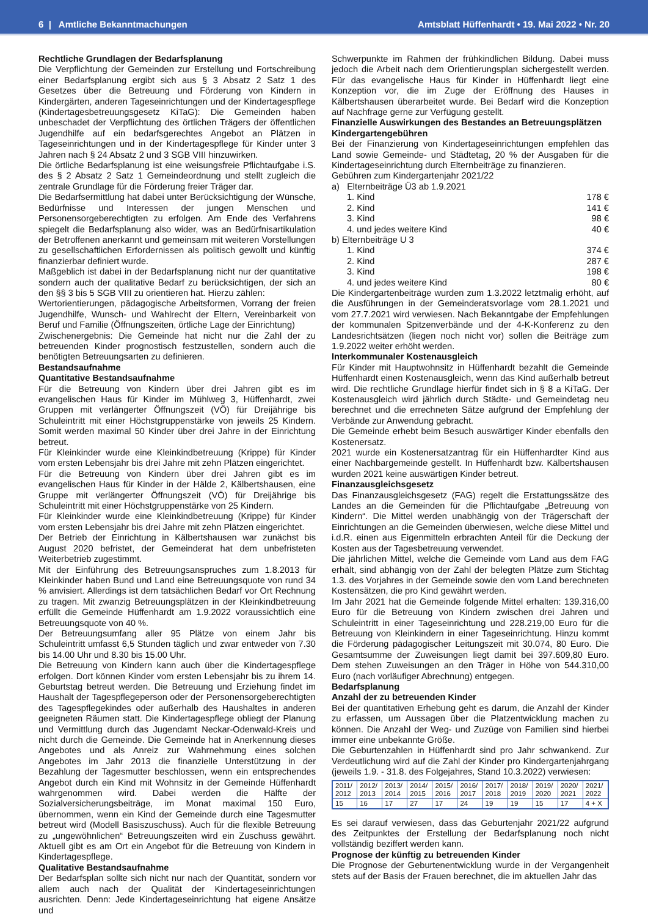6 | Amtliche Bekanntmachungen Amtsblatt Hüffenhardt • 19. Mai 2022 • Nr. 20
Rechtliche Grundlagen der Bedarfsplanung
Die Verpflichtung der Gemeinden zur Erstellung und Fortschreibung einer Bedarfsplanung ergibt sich aus § 3 Absatz 2 Satz 1 des Gesetzes über die Betreuung und Förderung von Kindern in Kindergärten, anderen Tageseinrichtungen und der Kindertagespflege (Kindertagesbetreuungsgesetz KiTaG): Die Gemeinden haben unbeschadet der Verpflichtung des örtlichen Trägers der öffentlichen Jugendhilfe auf ein bedarfsgerechtes Angebot an Plätzen in Tageseinrichtungen und in der Kindertagespflege für Kinder unter 3 Jahren nach § 24 Absatz 2 und 3 SGB VIII hinzuwirken.
Die örtliche Bedarfsplanung ist eine weisungsfreie Pflichtaufgabe i.S. des § 2 Absatz 2 Satz 1 Gemeindeordnung und stellt zugleich die zentrale Grundlage für die Förderung freier Träger dar.
Die Bedarfsermittlung hat dabei unter Berücksichtigung der Wünsche, Bedürfnisse und Interessen der jungen Menschen und Personensorgeberechtigten zu erfolgen. Am Ende des Verfahrens spiegelt die Bedarfsplanung also wider, was an Bedürfnisartikulation der Betroffenen anerkannt und gemeinsam mit weiteren Vorstellungen zu gesellschaftlichen Erfordernissen als politisch gewollt und künftig finanzierbar definiert wurde.
Maßgeblich ist dabei in der Bedarfsplanung nicht nur der quantitative sondern auch der qualitative Bedarf zu berücksichtigen, der sich an den §§ 3 bis 5 SGB VIII zu orientieren hat. Hierzu zählen:
Wertorientierungen, pädagogische Arbeitsformen, Vorrang der freien Jugendhilfe, Wunsch- und Wahlrecht der Eltern, Vereinbarkeit von Beruf und Familie (Öffnungszeiten, örtliche Lage der Einrichtung)
Zwischenergebnis: Die Gemeinde hat nicht nur die Zahl der zu betreuenden Kinder prognostisch festzustellen, sondern auch die benötigten Betreuungsarten zu definieren.
Bestandsaufnahme
Quantitative Bestandsaufnahme
Für die Betreuung von Kindern über drei Jahren gibt es im evangelischen Haus für Kinder im Mühlweg 3, Hüffenhardt, zwei Gruppen mit verlängerter Öffnungszeit (VÖ) für Dreijährige bis Schuleintritt mit einer Höchstgruppenstärke von jeweils 25 Kindern. Somit werden maximal 50 Kinder über drei Jahre in der Einrichtung betreut.
Für Kleinkinder wurde eine Kleinkindbetreuung (Krippe) für Kinder vom ersten Lebensjahr bis drei Jahre mit zehn Plätzen eingerichtet.
Für die Betreuung von Kindern über drei Jahren gibt es im evangelischen Haus für Kinder in der Hälde 2, Kälbertshausen, eine Gruppe mit verlängerter Öffnungszeit (VÖ) für Dreijährige bis Schuleintritt mit einer Höchstgruppenstärke von 25 Kindern.
Für Kleinkinder wurde eine Kleinkindbetreuung (Krippe) für Kinder vom ersten Lebensjahr bis drei Jahre mit zehn Plätzen eingerichtet.
Der Betrieb der Einrichtung in Kälbertshausen war zunächst bis August 2020 befristet, der Gemeinderat hat dem unbefristeten Weiterbetrieb zugestimmt.
Mit der Einführung des Betreuungsanspruches zum 1.8.2013 für Kleinkinder haben Bund und Land eine Betreuungsquote von rund 34 % anvisiert. Allerdings ist dem tatsächlichen Bedarf vor Ort Rechnung zu tragen. Mit zwanzig Betreuungsplätzen in der Kleinkindbetreuung erfüllt die Gemeinde Hüffenhardt am 1.9.2022 voraussichtlich eine Betreuungsquote von 40 %.
Der Betreuungsumfang aller 95 Plätze von einem Jahr bis Schuleintritt umfasst 6,5 Stunden täglich und zwar entweder von 7.30 bis 14.00 Uhr und 8.30 bis 15.00 Uhr.
Die Betreuung von Kindern kann auch über die Kindertagespflege erfolgen. Dort können Kinder vom ersten Lebensjahr bis zu ihrem 14. Geburtstag betreut werden. Die Betreuung und Erziehung findet im Haushalt der Tagespflegeperson oder der Personensorgeberechtigten des Tagespflegekindes oder außerhalb des Haushaltes in anderen geeigneten Räumen statt. Die Kindertagespflege obliegt der Planung und Vermittlung durch das Jugendamt Neckar-Odenwald-Kreis und nicht durch die Gemeinde. Die Gemeinde hat in Anerkennung dieses Angebotes und als Anreiz zur Wahrnehmung eines solchen Angebotes im Jahr 2013 die finanzielle Unterstützung in der Bezahlung der Tagesmutter beschlossen, wenn ein entsprechendes Angebot durch ein Kind mit Wohnsitz in der Gemeinde Hüffenhardt wahrgenommen wird. Dabei werden die Hälfte der Sozialversicherungsbeiträge, im Monat maximal 150 Euro, übernommen, wenn ein Kind der Gemeinde durch eine Tagesmutter betreut wird (Modell Basiszuschuss). Auch für die flexible Betreuung zu „ungewöhnlichen“ Betreuungszeiten wird ein Zuschuss gewährt. Aktuell gibt es am Ort ein Angebot für die Betreuung von Kindern in Kindertagespflege.
Qualitative Bestandsaufnahme
Der Bedarfsplan sollte sich nicht nur nach der Quantität, sondern vor allem auch nach der Qualität der Kindertageseinrichtungen ausrichten. Denn: Jede Kindertageseinrichtung hat eigene Ansätze und
Schwerpunkte im Rahmen der frühkindlichen Bildung. Dabei muss jedoch die Arbeit nach dem Orientierungsplan sichergestellt werden. Für das evangelische Haus für Kinder in Hüffenhardt liegt eine Konzeption vor, die im Zuge der Eröffnung des Hauses in Kälbertshausen überarbeitet wurde. Bei Bedarf wird die Konzeption auf Nachfrage gerne zur Verfügung gestellt.
Finanzielle Auswirkungen des Bestandes an Betreuungsplätzen
Kindergartengebühren
Bei der Finanzierung von Kindertageseinrichtungen empfehlen das Land sowie Gemeinde- und Städtetag, 20 % der Ausgaben für die Kindertageseinrichtung durch Elternbeiträge zu finanzieren.
Gebühren zum Kindergartenjahr 2021/22
a) Elternbeiträge Ü3 ab 1.9.2021
1. Kind 178 €
2. Kind 141 €
3. Kind 98 €
4. und jedes weitere Kind 40 €
b) Elternbeiträge U 3
1. Kind 374 €
2. Kind 287 €
3. Kind 198 €
4. und jedes weitere Kind 80 €
Die Kindergartenbeiträge wurden zum 1.3.2022 letztmalig erhöht, auf die Ausführungen in der Gemeinderatsvorlage vom 28.1.2021 und vom 27.7.2021 wird verwiesen. Nach Bekanntgabe der Empfehlungen der kommunalen Spitzenverbände und der 4-K-Konferenz zu den Landesrichtsätzen (liegen noch nicht vor) sollen die Beiträge zum 1.9.2022 weiter erhöht werden.
Interkommunaler Kostenausgleich
Für Kinder mit Hauptwohnsitz in Hüffenhardt bezahlt die Gemeinde Hüffenhardt einen Kostenausgleich, wenn das Kind außerhalb betreut wird. Die rechtliche Grundlage hierfür findet sich in § 8 a KiTaG. Der Kostenausgleich wird jährlich durch Städte- und Gemeindetag neu berechnet und die errechneten Sätze aufgrund der Empfehlung der Verbände zur Anwendung gebracht.
Die Gemeinde erhebt beim Besuch auswärtiger Kinder ebenfalls den Kostenersatz.
2021 wurde ein Kostenersatzantrag für ein Hüffenhardter Kind aus einer Nachbargemeinde gestellt. In Hüffenhardt bzw. Kälbertshausen wurden 2021 keine auswärtigen Kinder betreut.
Finanzausgleichsgesetz
Das Finanzausgleichsgesetz (FAG) regelt die Erstattungssätze des Landes an die Gemeinden für die Pflichtaufgabe „Betreuung von Kindern“. Die Mittel werden unabhängig von der Trägerschaft der Einrichtungen an die Gemeinden überwiesen, welche diese Mittel und i.d.R. einen aus Eigenmitteln erbrachten Anteil für die Deckung der Kosten aus der Tagesbetreuung verwendet.
Die jährlichen Mittel, welche die Gemeinde vom Land aus dem FAG erhält, sind abhängig von der Zahl der belegten Plätze zum Stichtag 1.3. des Vorjahres in der Gemeinde sowie den vom Land berechneten Kostensätzen, die pro Kind gewährt werden.
Im Jahr 2021 hat die Gemeinde folgende Mittel erhalten: 139.316,00 Euro für die Betreuung von Kindern zwischen drei Jahren und Schuleintritt in einer Tageseinrichtung und 228.219,00 Euro für die Betreuung von Kleinkindern in einer Tageseinrichtung. Hinzu kommt die Förderung pädagogischer Leitungszeit mit 30.074, 80 Euro. Die Gesamtsumme der Zuweisungen liegt damit bei 397.609,80 Euro. Dem stehen Zuweisungen an den Träger in Höhe von 544.310,00 Euro (nach vorläufiger Abrechnung) entgegen.
Bedarfsplanung
Anzahl der zu betreuenden Kinder
Bei der quantitativen Erhebung geht es darum, die Anzahl der Kinder zu erfassen, um Aussagen über die Platzentwicklung machen zu können. Die Anzahl der Weg- und Zuzüge von Familien sind hierbei immer eine unbekannte Größe.
Die Geburtenzahlen in Hüffenhardt sind pro Jahr schwankend. Zur Verdeutlichung wird auf die Zahl der Kinder pro Kindergartenjahrgang (jeweils 1.9. - 31.8. des Folgejahres, Stand 10.3.2022) verwiesen:
| 2011/ 2012 | 2012/ 2013 | 2013/ 2014 | 2014/ 2015 | 2015/ 2016 | 2016/ 2017 | 2017/ 2018 | 2018/ 2019 | 2019/ 2020 | 2020/ 2021 | 2021/ 2022 |
| 15 | 16 | 17 | 27 | 17 | 24 | 19 | 19 | 15 | 17 | 4 + X |
Es sei darauf verwiesen, dass das Geburtenjahr 2021/22 aufgrund des Zeitpunktes der Erstellung der Bedarfsplanung noch nicht vollständig beziffert werden kann.
Prognose der künftig zu betreuenden Kinder
Die Prognose der Geburtenentwicklung wurde in der Vergangenheit stets auf der Basis der Frauen berechnet, die im aktuellen Jahr das